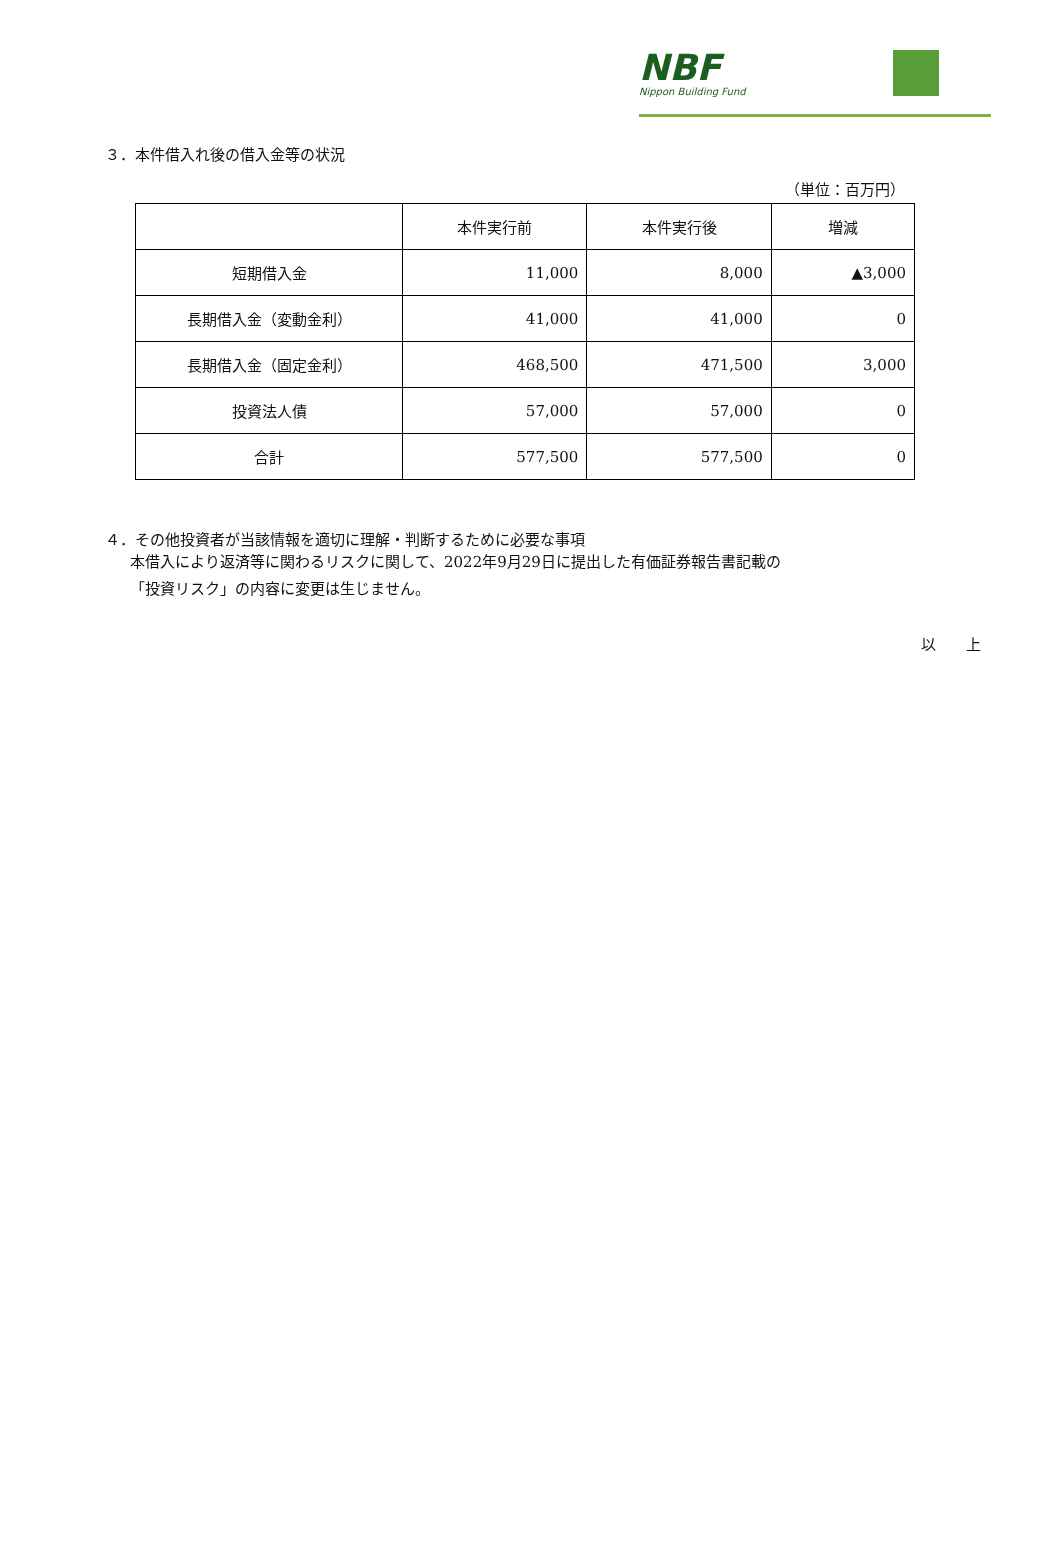NBF
Nippon Building Fund
３．本件借入れ後の借入金等の状況
（単位：百万円）
| | 本件実行前 | 本件実行後 | 増減 |
| --- | --- | --- | --- |
| 短期借入金 | 11,000 | 8,000 | ▲3,000 |
| 長期借入金（変動金利） | 41,000 | 41,000 | 0 |
| 長期借入金（固定金利） | 468,500 | 471,500 | 3,000 |
| 投資法人債 | 57,000 | 57,000 | 0 |
| 合計 | 577,500 | 577,500 | 0 |
４．その他投資者が当該情報を適切に理解・判断するために必要な事項
本借入により返済等に関わるリスクに関して、2022年9月29日に提出した有価証券報告書記載の
「投資リスク」の内容に変更は生じません。
以　　上